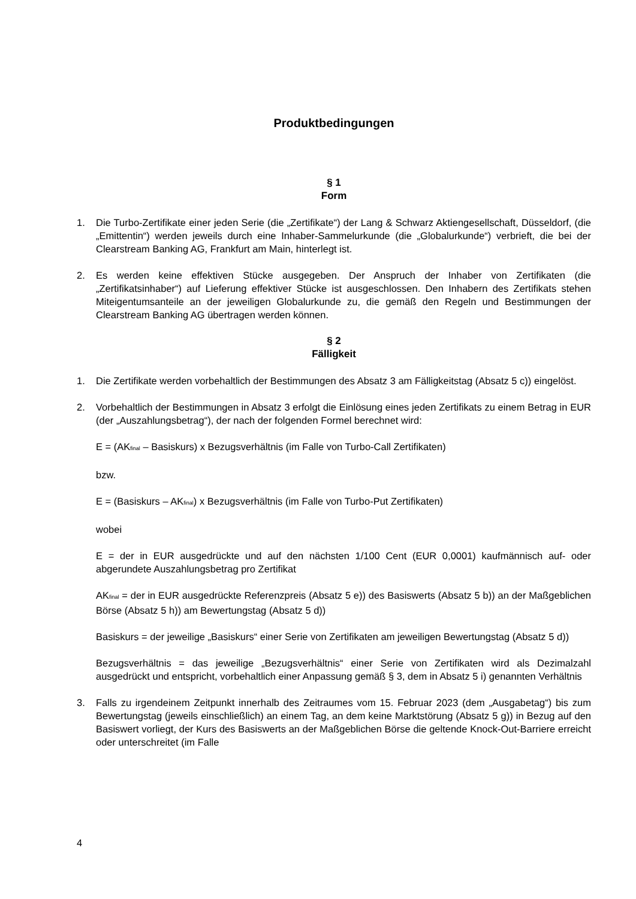Produktbedingungen
§ 1
Form
1. Die Turbo-Zertifikate einer jeden Serie (die „Zertifikate“) der Lang & Schwarz Aktiengesellschaft, Düsseldorf, (die „Emittentin“) werden jeweils durch eine Inhaber-Sammelurkunde (die „Globalurkunde“) verbrieft, die bei der Clearstream Banking AG, Frankfurt am Main, hinterlegt ist.
2. Es werden keine effektiven Stücke ausgegeben. Der Anspruch der Inhaber von Zertifikaten (die „Zertifikatsinhaber“) auf Lieferung effektiver Stücke ist ausgeschlossen. Den Inhabern des Zertifikats stehen Miteigentumsanteile an der jeweiligen Globalurkunde zu, die gemäß den Regeln und Bestimmungen der Clearstream Banking AG übertragen werden können.
§ 2
Fälligkeit
1. Die Zertifikate werden vorbehaltlich der Bestimmungen des Absatz 3 am Fälligkeitstag (Absatz 5 c)) eingelöst.
2. Vorbehaltlich der Bestimmungen in Absatz 3 erfolgt die Einlösung eines jeden Zertifikats zu einem Betrag in EUR (der „Auszahlungsbetrag“), der nach der folgenden Formel berechnet wird:
E = (AK<sub>final</sub> – Basiskurs) x Bezugsverhältnis (im Falle von Turbo-Call Zertifikaten)
bzw.
E = (Basiskurs – AK<sub>final</sub>) x Bezugsverhältnis (im Falle von Turbo-Put Zertifikaten)
wobei
E = der in EUR ausgedrückte und auf den nächsten 1/100 Cent (EUR 0,0001) kaufmännisch auf- oder abgerundete Auszahlungsbetrag pro Zertifikat
AK<sub>final</sub> = der in EUR ausgedrückte Referenzpreis (Absatz 5 e)) des Basiswerts (Absatz 5 b)) an der Maßgeblichen Börse (Absatz 5 h)) am Bewertungstag (Absatz 5 d))
Basiskurs = der jeweilige „Basiskurs“ einer Serie von Zertifikaten am jeweiligen Bewertungstag (Absatz 5 d))
Bezugsverhältnis = das jeweilige „Bezugsverhältnis“ einer Serie von Zertifikaten wird als Dezimalzahl ausgedrückt und entspricht, vorbehaltlich einer Anpassung gemäß § 3, dem in Absatz 5 i) genannten Verhältnis
3. Falls zu irgendeinem Zeitpunkt innerhalb des Zeitraumes vom 15. Februar 2023 (dem „Ausgabetag“) bis zum Bewertungstag (jeweils einschließlich) an einem Tag, an dem keine Marktstörung (Absatz 5 g)) in Bezug auf den Basiswert vorliegt, der Kurs des Basiswerts an der Maßgeblichen Börse die geltende Knock-Out-Barriere erreicht oder unterschreitet (im Falle
4